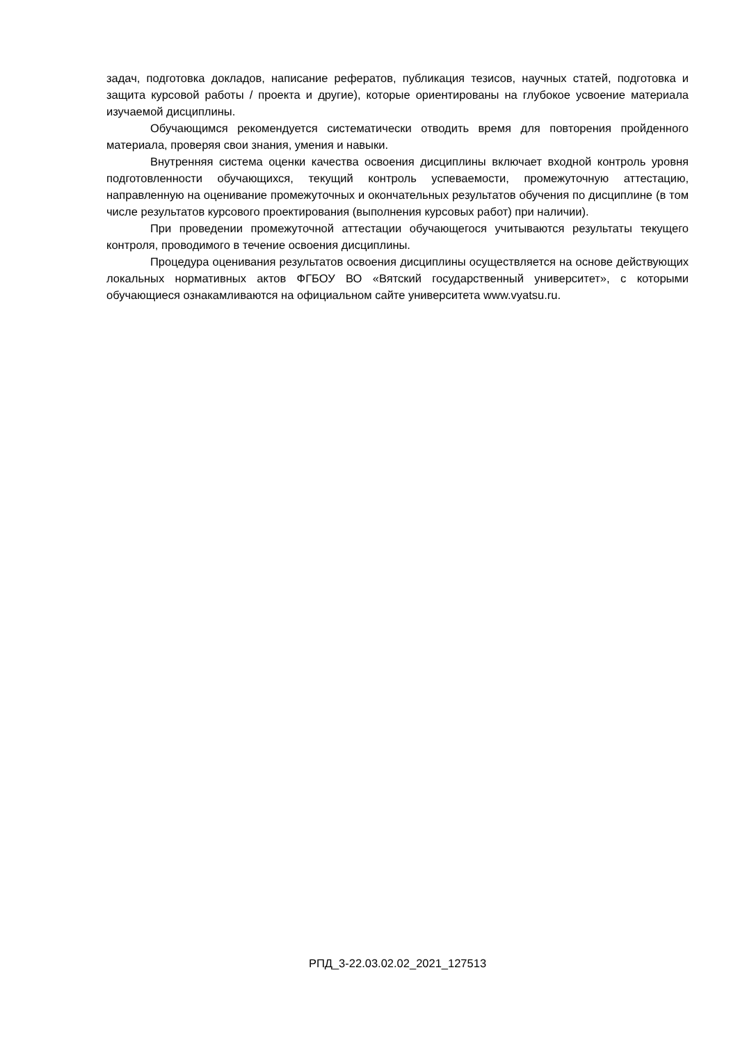задач, подготовка докладов, написание рефератов, публикация тезисов, научных статей, подготовка и защита курсовой работы / проекта и другие), которые ориентированы на глубокое усвоение материала изучаемой дисциплины.
Обучающимся рекомендуется систематически отводить время для повторения пройденного материала, проверяя свои знания, умения и навыки.
Внутренняя система оценки качества освоения дисциплины включает входной контроль уровня подготовленности обучающихся, текущий контроль успеваемости, промежуточную аттестацию, направленную на оценивание промежуточных и окончательных результатов обучения по дисциплине (в том числе результатов курсового проектирования (выполнения курсовых работ) при наличии).
При проведении промежуточной аттестации обучающегося учитываются результаты текущего контроля, проводимого в течение освоения дисциплины.
Процедура оценивания результатов освоения дисциплины осуществляется на основе действующих локальных нормативных актов ФГБОУ ВО «Вятский государственный университет», с которыми обучающиеся ознакамливаются на официальном сайте университета www.vyatsu.ru.
РПД_3-22.03.02.02_2021_127513